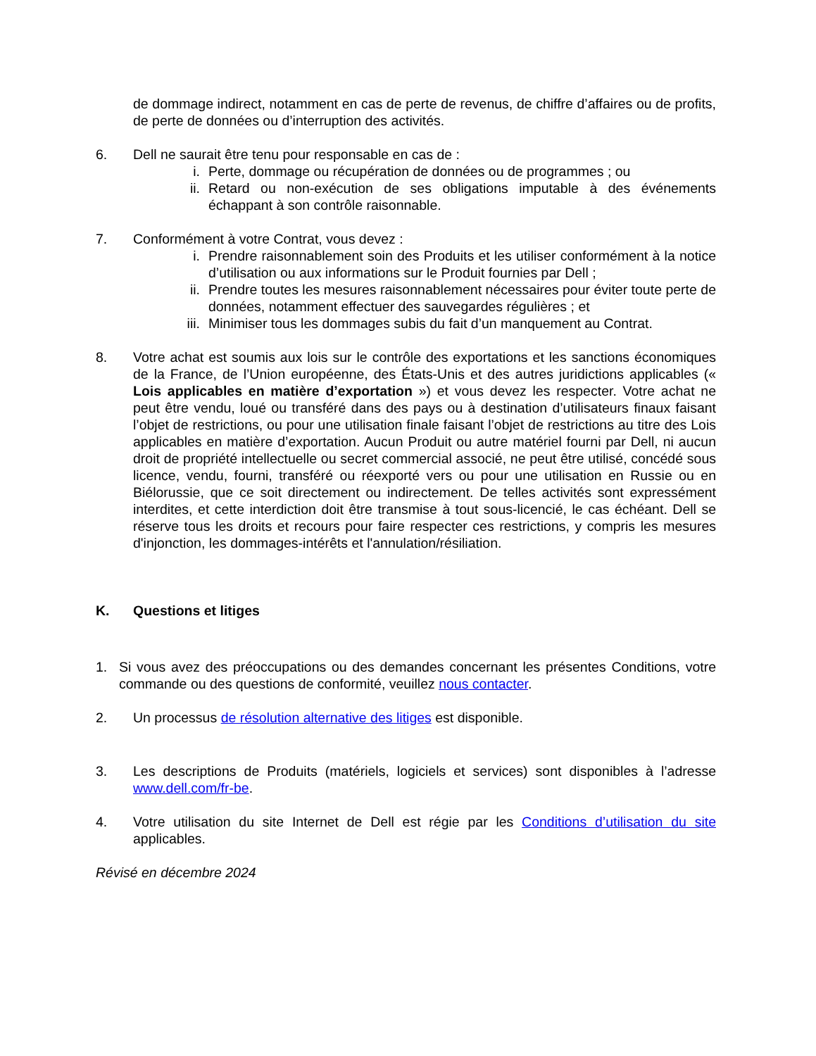de dommage indirect, notamment en cas de perte de revenus, de chiffre d’affaires ou de profits, de perte de données ou d’interruption des activités.
6. Dell ne saurait être tenu pour responsable en cas de :
i. Perte, dommage ou récupération de données ou de programmes ; ou
ii.
Retard ou non-exécution de ses obligations imputable à des événements échappant à son contrôle raisonnable.
7. Conformément à votre Contrat, vous devez :
i. Prendre raisonnablement soin des Produits et les utiliser conformément à la notice d’utilisation ou aux informations sur le Produit fournies par Dell ;
ii.
Prendre toutes les mesures raisonnablement nécessaires pour éviter toute perte de données, notamment effectuer des sauvegardes régulières ; et
iii.
Minimiser tous les dommages subis du fait d’un manquement au Contrat.
8. Votre achat est soumis aux lois sur le contrôle des exportations et les sanctions économiques de la France, de l’Union européenne, des États-Unis et des autres juridictions applicables (« Lois applicables en matière d’exportation ») et vous devez les respecter. Votre achat ne peut être vendu, loué ou transféré dans des pays ou à destination d’utilisateurs finaux faisant l’objet de restrictions, ou pour une utilisation finale faisant l’objet de restrictions au titre des Lois applicables en matière d’exportation. Aucun Produit ou autre matériel fourni par Dell, ni aucun droit de propriété intellectuelle ou secret commercial associé, ne peut être utilisé, concédé sous licence, vendu, fourni, transféré ou réexporté vers ou pour une utilisation en Russie ou en Biélorussie, que ce soit directement ou indirectement. De telles activités sont expressément interdites, et cette interdiction doit être transmise à tout sous-licencié, le cas échéant. Dell se réserve tous les droits et recours pour faire respecter ces restrictions, y compris les mesures d'injonction, les dommages-intérêts et l'annulation/résiliation.
K. Questions et litiges
1. Si vous avez des préoccupations ou des demandes concernant les présentes Conditions, votre commande ou des questions de conformité, veuillez nous contacter.
2. Un processus de résolution alternative des litiges est disponible.
3. Les descriptions de Produits (matériels, logiciels et services) sont disponibles à l’adresse www.dell.com/fr-be.
4. Votre utilisation du site Internet de Dell est régie par les Conditions d’utilisation du site applicables.
Révisé en décembre 2024